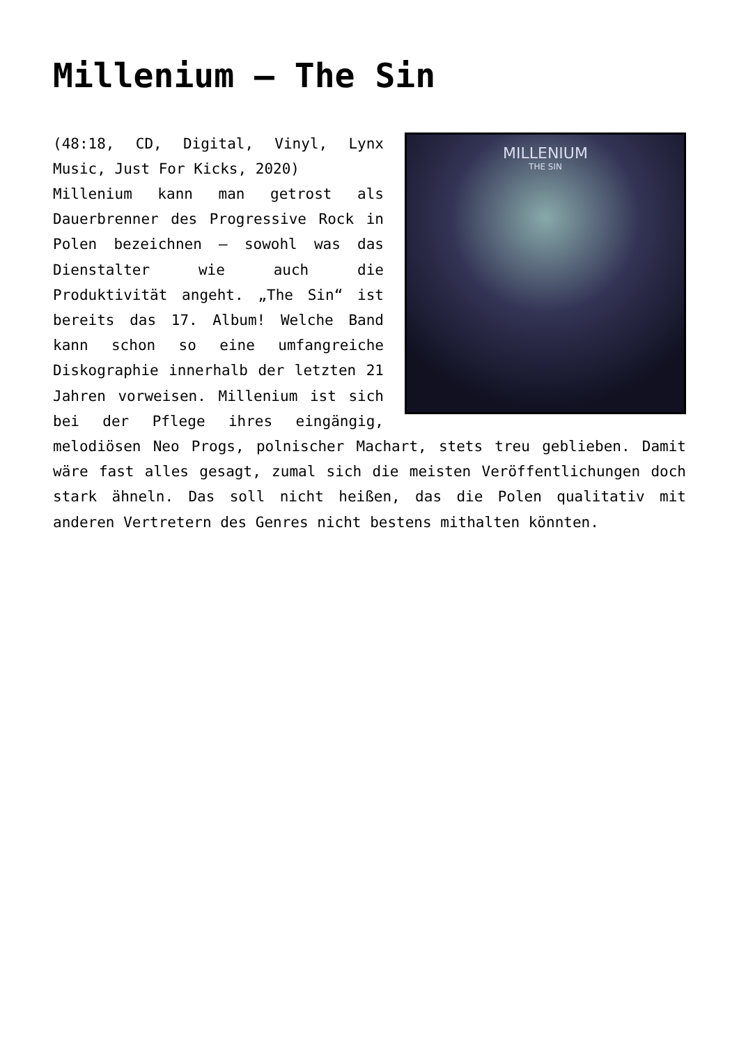Millenium – The Sin
MILLENIUM
THE SIN
(48:18, CD, Digital, Vinyl, Lynx Music, Just For Kicks, 2020)
Millenium kann man getrost als Dauerbrenner des Progressive Rock in Polen bezeichnen – sowohl was das Dienstalter wie auch die Produktivität angeht. „The Sin“ ist bereits das 17. Album! Welche Band kann schon so eine umfangreiche Diskographie innerhalb der letzten 21 Jahren vorweisen. Millenium ist sich bei der Pflege ihres eingängig, melodiösen Neo Progs, polnischer Machart, stets treu geblieben. Damit wäre fast alles gesagt, zumal sich die meisten Veröffentlichungen doch stark ähneln. Das soll nicht heißen, das die Polen qualitativ mit anderen Vertretern des Genres nicht bestens mithalten könnten.